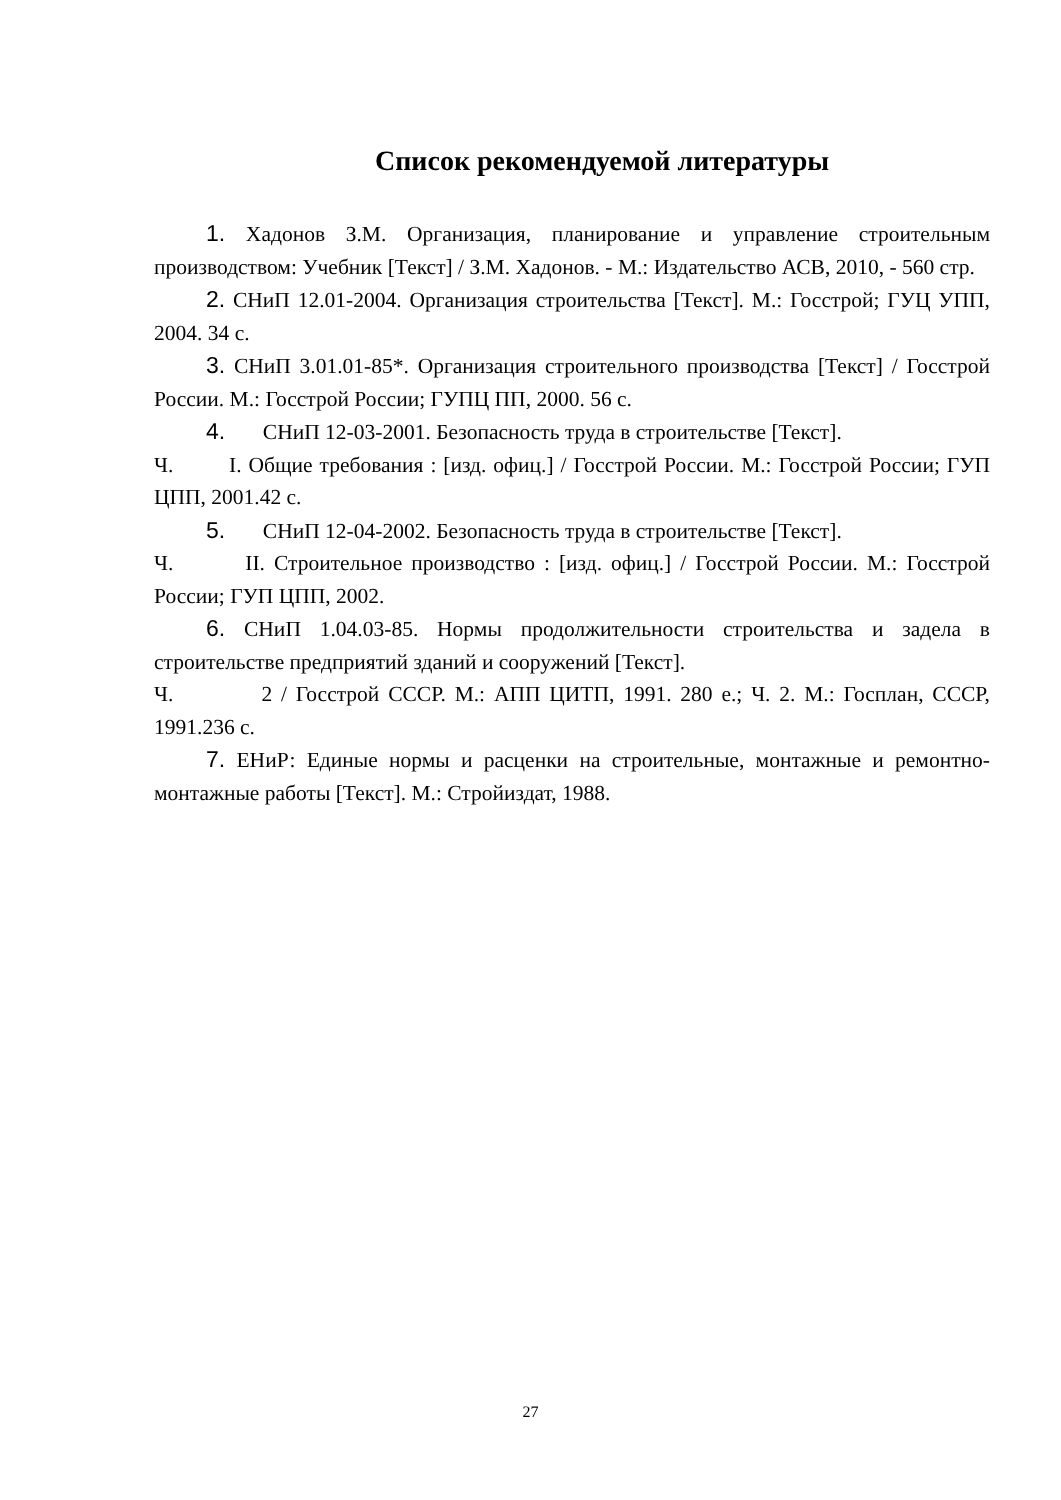Список рекомендуемой литературы
1. Хадонов З.М. Организация, планирование и управление строительным производством: Учебник [Текст] / З.М. Хадонов. - М.: Издательство АСВ, 2010, - 560 стр.
2. СНиП 12.01-2004. Организация строительства [Текст]. М.: Госстрой; ГУЦ УПП, 2004. 34 с.
3. СНиП 3.01.01-85*. Организация строительного производства [Текст] / Госстрой России. М.: Госстрой России; ГУПЦ ПП, 2000. 56 с.
4. СНиП 12-03-2001. Безопасность труда в строительстве [Текст].
Ч. I. Общие требования : [изд. офиц.] / Госстрой России. М.: Госстрой России; ГУП ЦПП, 2001.42 с.
5. СНиП 12-04-2002. Безопасность труда в строительстве [Текст].
Ч. II. Строительное производство : [изд. офиц.] / Госстрой России. М.: Госстрой России; ГУП ЦПП, 2002.
6. СНиП 1.04.03-85. Нормы продолжительности строительства и задела в строительстве предприятий зданий и сооружений [Текст].
Ч. 2 / Госстрой СССР. М.: АПП ЦИТП, 1991. 280 е.; Ч. 2. М.: Госплан, СССР, 1991.236 с.
7. ЕНиР: Единые нормы и расценки на строительные, монтажные и ремонтно-монтажные работы [Текст]. М.: Стройиздат, 1988.
27